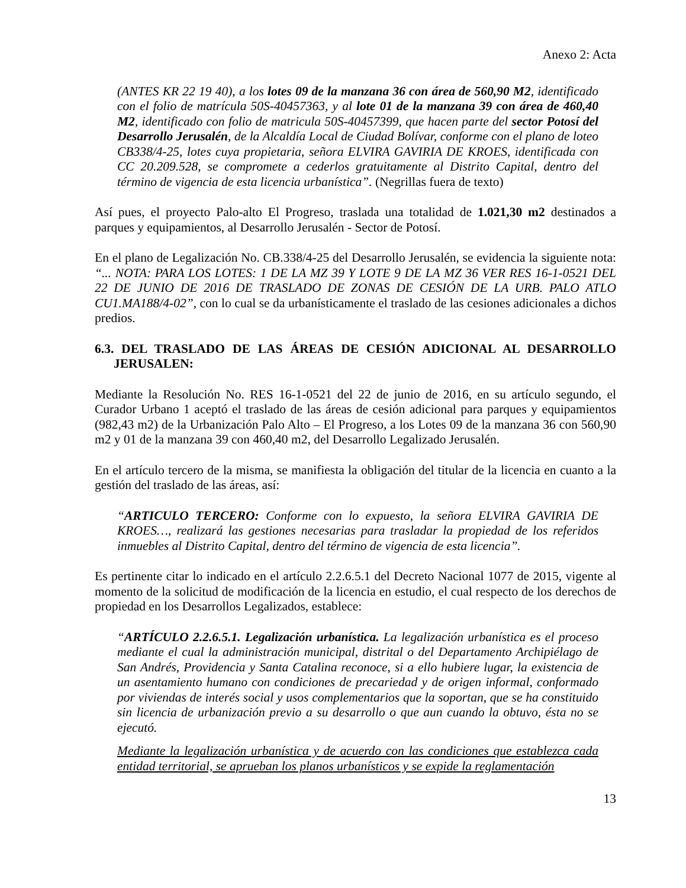Anexo 2: Acta
(ANTES KR 22 19 40), a los lotes 09 de la manzana 36 con área de 560,90 M2, identificado con el folio de matrícula 50S-40457363, y al lote 01 de la manzana 39 con área de 460,40 M2, identificado con folio de matricula 50S-40457399, que hacen parte del sector Potosí del Desarrollo Jerusalén, de la Alcaldía Local de Ciudad Bolívar, conforme con el plano de loteo CB338/4-25, lotes cuya propietaria, señora ELVIRA GAVIRIA DE KROES, identificada con CC 20.209.528, se compromete a cederlos gratuitamente al Distrito Capital, dentro del término de vigencia de esta licencia urbanística”. (Negrillas fuera de texto)
Así pues, el proyecto Palo-alto El Progreso, traslada una totalidad de 1.021,30 m2 destinados a parques y equipamientos, al Desarrollo Jerusalén - Sector de Potosí.
En el plano de Legalización No. CB.338/4-25 del Desarrollo Jerusalén, se evidencia la siguiente nota: “... NOTA: PARA LOS LOTES: 1 DE LA MZ 39 Y LOTE 9 DE LA MZ 36 VER RES 16-1-0521 DEL 22 DE JUNIO DE 2016 DE TRASLADO DE ZONAS DE CESIÓN DE LA URB. PALO ATLO CU1.MA188/4-02”, con lo cual se da urbanísticamente el traslado de las cesiones adicionales a dichos predios.
6.3. DEL TRASLADO DE LAS ÁREAS DE CESIÓN ADICIONAL AL DESARROLLO JERUSALEN:
Mediante la Resolución No. RES 16-1-0521 del 22 de junio de 2016, en su artículo segundo, el Curador Urbano 1 aceptó el traslado de las áreas de cesión adicional para parques y equipamientos (982,43 m2) de la Urbanización Palo Alto – El Progreso, a los Lotes 09 de la manzana 36 con 560,90 m2 y 01 de la manzana 39 con 460,40 m2, del Desarrollo Legalizado Jerusalén.
En el artículo tercero de la misma, se manifiesta la obligación del titular de la licencia en cuanto a la gestión del traslado de las áreas, así:
“ARTICULO TERCERO: Conforme con lo expuesto, la señora ELVIRA GAVIRIA DE KROES…, realizará las gestiones necesarias para trasladar la propiedad de los referidos inmuebles al Distrito Capital, dentro del término de vigencia de esta licencia”.
Es pertinente citar lo indicado en el artículo 2.2.6.5.1 del Decreto Nacional 1077 de 2015, vigente al momento de la solicitud de modificación de la licencia en estudio, el cual respecto de los derechos de propiedad en los Desarrollos Legalizados, establece:
“ARTÍCULO 2.2.6.5.1. Legalización urbanística. La legalización urbanística es el proceso mediante el cual la administración municipal, distrital o del Departamento Archipiélago de San Andrés, Providencia y Santa Catalina reconoce, si a ello hubiere lugar, la existencia de un asentamiento humano con condiciones de precariedad y de origen informal, conformado por viviendas de interés social y usos complementarios que la soportan, que se ha constituido sin licencia de urbanización previo a su desarrollo o que aun cuando la obtuvo, ésta no se ejecutó.
Mediante la legalización urbanística y de acuerdo con las condiciones que establezca cada entidad territorial, se aprueban los planos urbanísticos y se expide la reglamentación
13